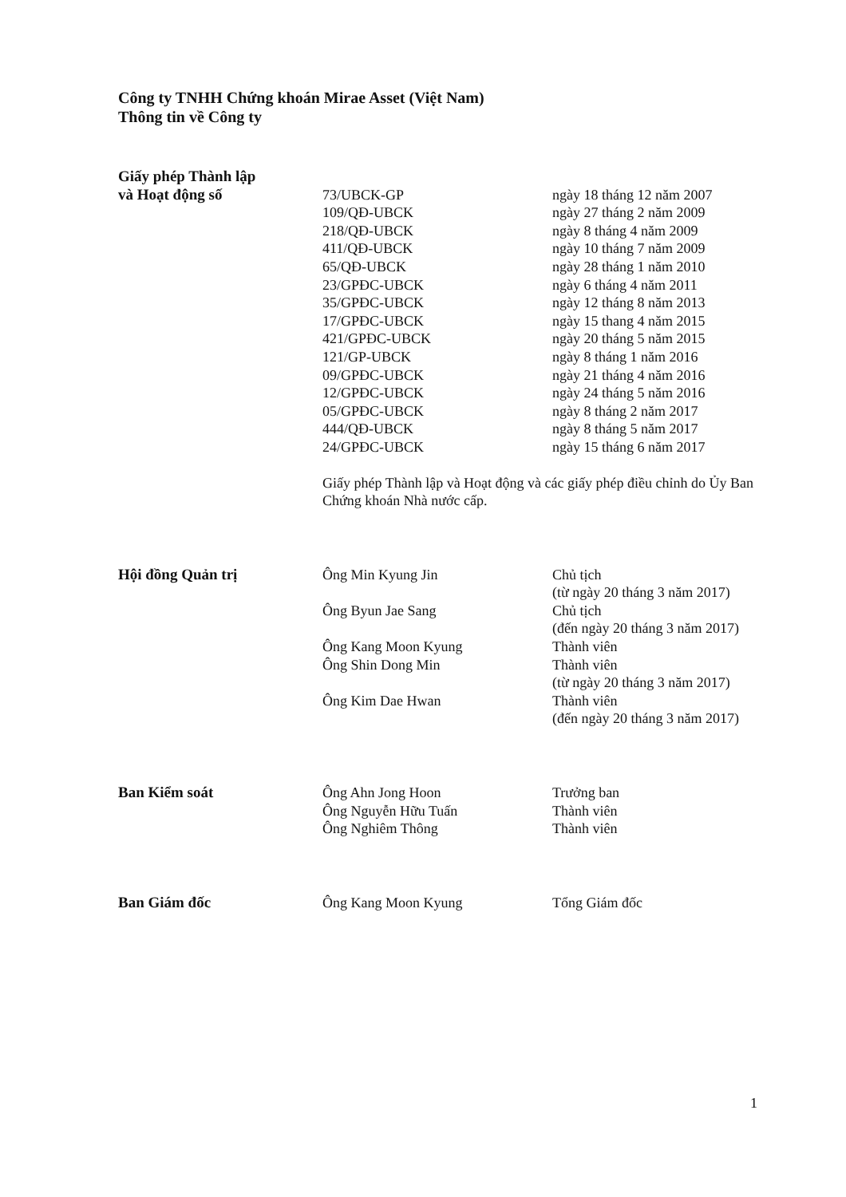Công ty TNHH Chứng khoán Mirae Asset (Việt Nam)
Thông tin về Công ty
| Giấy phép Thành lập | | |
| và Hoạt động số | 73/UBCK-GP | ngày 18 tháng 12 năm 2007 |
| | 109/QĐ-UBCK | ngày 27 tháng 2 năm 2009 |
| | 218/QĐ-UBCK | ngày 8 tháng 4 năm 2009 |
| | 411/QĐ-UBCK | ngày 10 tháng 7 năm 2009 |
| | 65/QĐ-UBCK | ngày 28 tháng 1 năm 2010 |
| | 23/GPĐC-UBCK | ngày 6 tháng 4 năm 2011 |
| | 35/GPĐC-UBCK | ngày 12 tháng 8 năm 2013 |
| | 17/GPĐC-UBCK | ngày 15 thang 4 năm 2015 |
| | 421/GPĐC-UBCK | ngày 20 tháng 5 năm 2015 |
| | 121/GP-UBCK | ngày 8 tháng 1 năm 2016 |
| | 09/GPĐC-UBCK | ngày 21 tháng 4 năm 2016 |
| | 12/GPĐC-UBCK | ngày 24 tháng 5 năm 2016 |
| | 05/GPĐC-UBCK | ngày 8 tháng 2 năm 2017 |
| | 444/QĐ-UBCK | ngày 8 tháng 5 năm 2017 |
| | 24/GPĐC-UBCK | ngày 15 tháng 6 năm 2017 |
| | Giấy phép Thành lập và Hoạt động và các giấy phép điều chỉnh do Ủy Ban Chứng khoán Nhà nước cấp. | |
| Hội đồng Quản trị | Ông Min Kyung Jin | Chủ tịch (từ ngày 20 tháng 3 năm 2017) |
| | Ông Byun Jae Sang | Chủ tịch (đến ngày 20 tháng 3 năm 2017) |
| | Ông Kang Moon Kyung | Thành viên |
| | Ông Shin Dong Min | Thành viên (từ ngày 20 tháng 3 năm 2017) |
| | Ông Kim Dae Hwan | Thành viên (đến ngày 20 tháng 3 năm 2017) |
| Ban Kiểm soát | Ông Ahn Jong Hoon | Trưởng ban |
| | Ông Nguyễn Hữu Tuấn | Thành viên |
| | Ông Nghiêm Thông | Thành viên |
| Ban Giám đốc | Ông Kang Moon Kyung | Tổng Giám đốc |
1